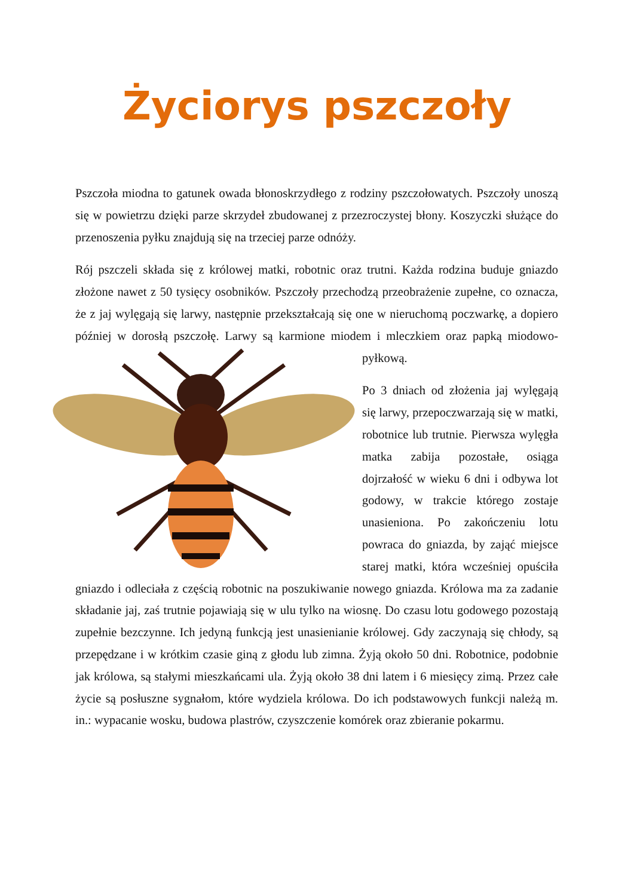Życiorys pszczoły
Pszczoła miodna to gatunek owada błonoskrzydłego z rodziny pszczołowatych. Pszczoły unoszą się w powietrzu dzięki parze skrzydeł zbudowanej z przezroczystej błony. Koszyczki służące do przenoszenia pyłku znajdują się na trzeciej parze odnóży.
Rój pszczeli składa się z królowej matki, robotnic oraz trutni. Każda rodzina buduje gniazdo złożone nawet z 50 tysięcy osobników. Pszczoły przechodzą przeobrażenie zupełne, co oznacza, że z jaj wylęgają się larwy, następnie przekształcają się one w nieruchomą poczwarkę, a dopiero później w dorosłą pszczołę. Larwy są karmione miodem i mleczkiem oraz papką miodowo-pyłkową.
Po 3 dniach od złożenia jaj wylęgają się larwy, przepoczwarzają się w matki, robotnice lub trutnie. Pierwsza wylęgła matka zabija pozostałe, osiąga dojrzałość w wieku 6 dni i odbywa lot godowy, w trakcie którego zostaje unasieniona. Po zakończeniu lotu powraca do gniazda, by zająć miejsce starej matki, która wcześniej opuściła gniazdo i odleciała z częścią robotnic na poszukiwanie nowego gniazda. Królowa ma za zadanie składanie jaj, zaś trutnie pojawiają się w ulu tylko na wiosnę. Do czasu lotu godowego pozostają zupełnie bezczynne. Ich jedyną funkcją jest unasienianie królowej. Gdy zaczynają się chłody, są przepędzane i w krótkim czasie giną z głodu lub zimna. Żyją około 50 dni. Robotnice, podobnie jak królowa, są stałymi mieszkańcami ula. Żyją około 38 dni latem i 6 miesięcy zimą. Przez całe życie są posłuszne sygnałom, które wydziela królowa. Do ich podstawowych funkcji należą m. in.: wypacanie wosku, budowa plastrów, czyszczenie komórek oraz zbieranie pokarmu.